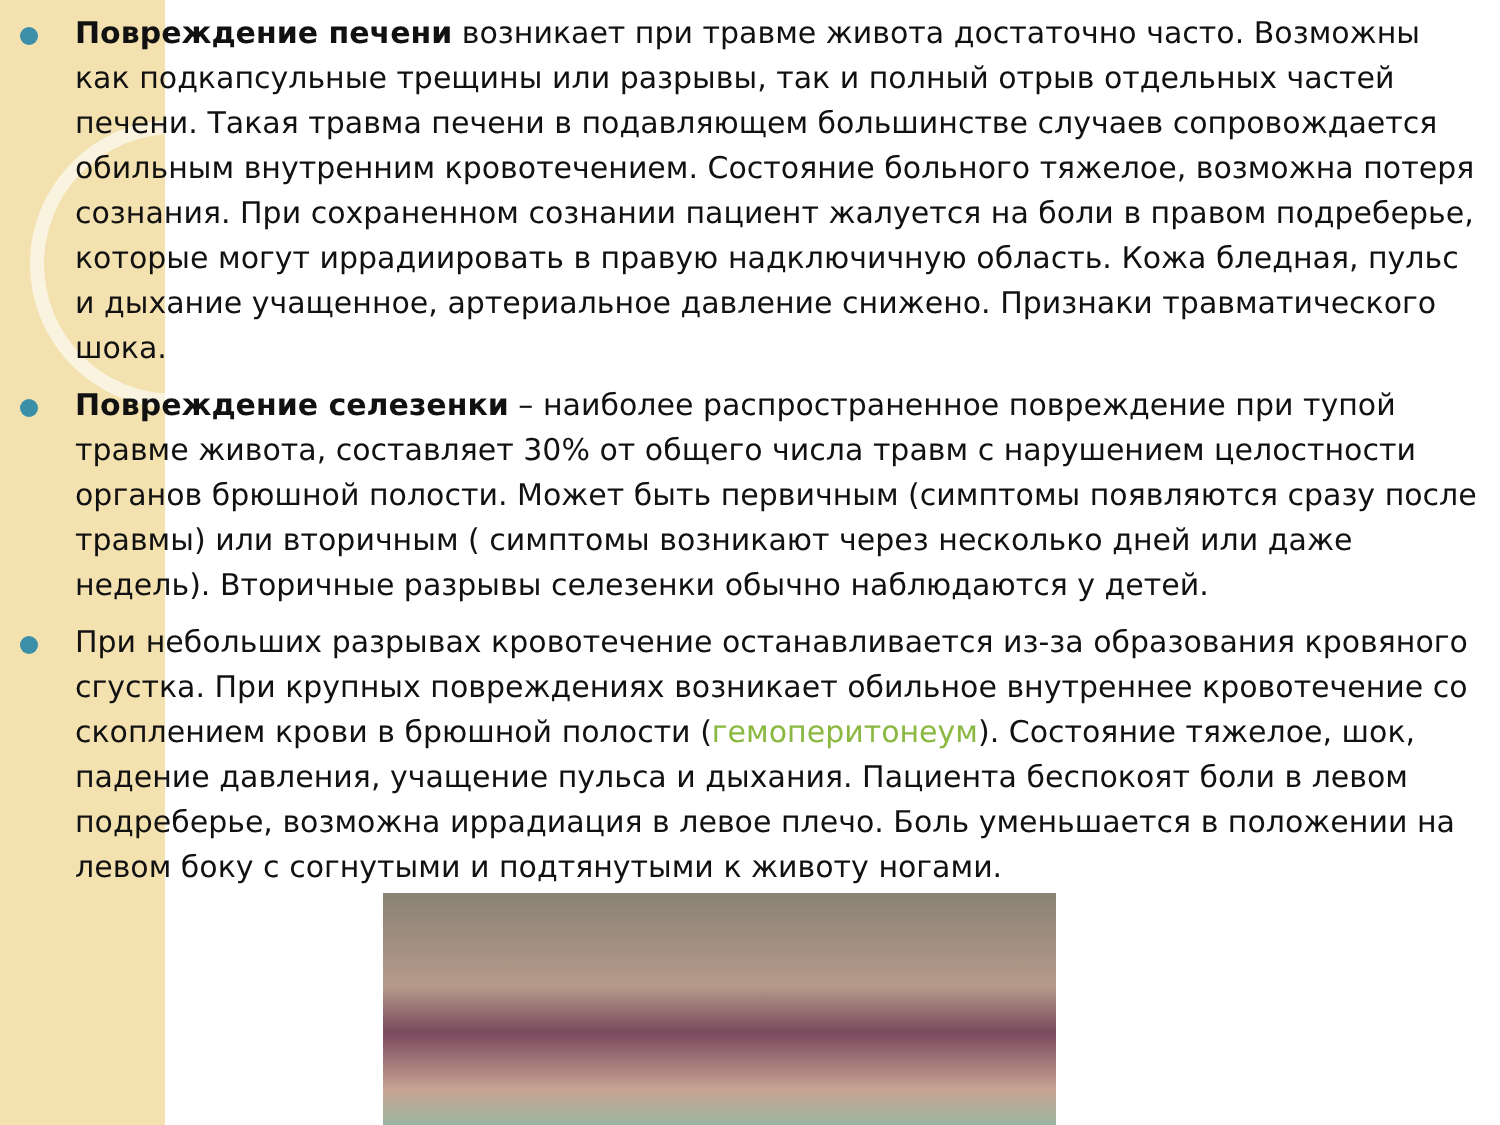Повреждение печени возникает при травме живота достаточно часто. Возможны как подкапсульные трещины или разрывы, так и полный отрыв отдельных частей печени. Такая травма печени в подавляющем большинстве случаев сопровождается обильным внутренним кровотечением. Состояние больного тяжелое, возможна потеря сознания. При сохраненном сознании пациент жалуется на боли в правом подреберье, которые могут иррадиировать в правую надключичную область. Кожа бледная, пульс и дыхание учащенное, артериальное давление снижено. Признаки травматического шока.
Повреждение селезенки – наиболее распространенное повреждение при тупой травме живота, составляет 30% от общего числа травм с нарушением целостности органов брюшной полости. Может быть первичным (симптомы появляются сразу после травмы) или вторичным ( симптомы возникают через несколько дней или даже недель). Вторичные разрывы селезенки обычно наблюдаются у детей.
При небольших разрывах кровотечение останавливается из-за образования кровяного сгустка. При крупных повреждениях возникает обильное внутреннее кровотечение со скоплением крови в брюшной полости (гемоперитонеум). Состояние тяжелое, шок, падение давления, учащение пульса и дыхания. Пациента беспокоят боли в левом подреберье, возможна иррадиация в левое плечо. Боль уменьшается в положении на левом боку с согнутыми и подтянутыми к животу ногами.